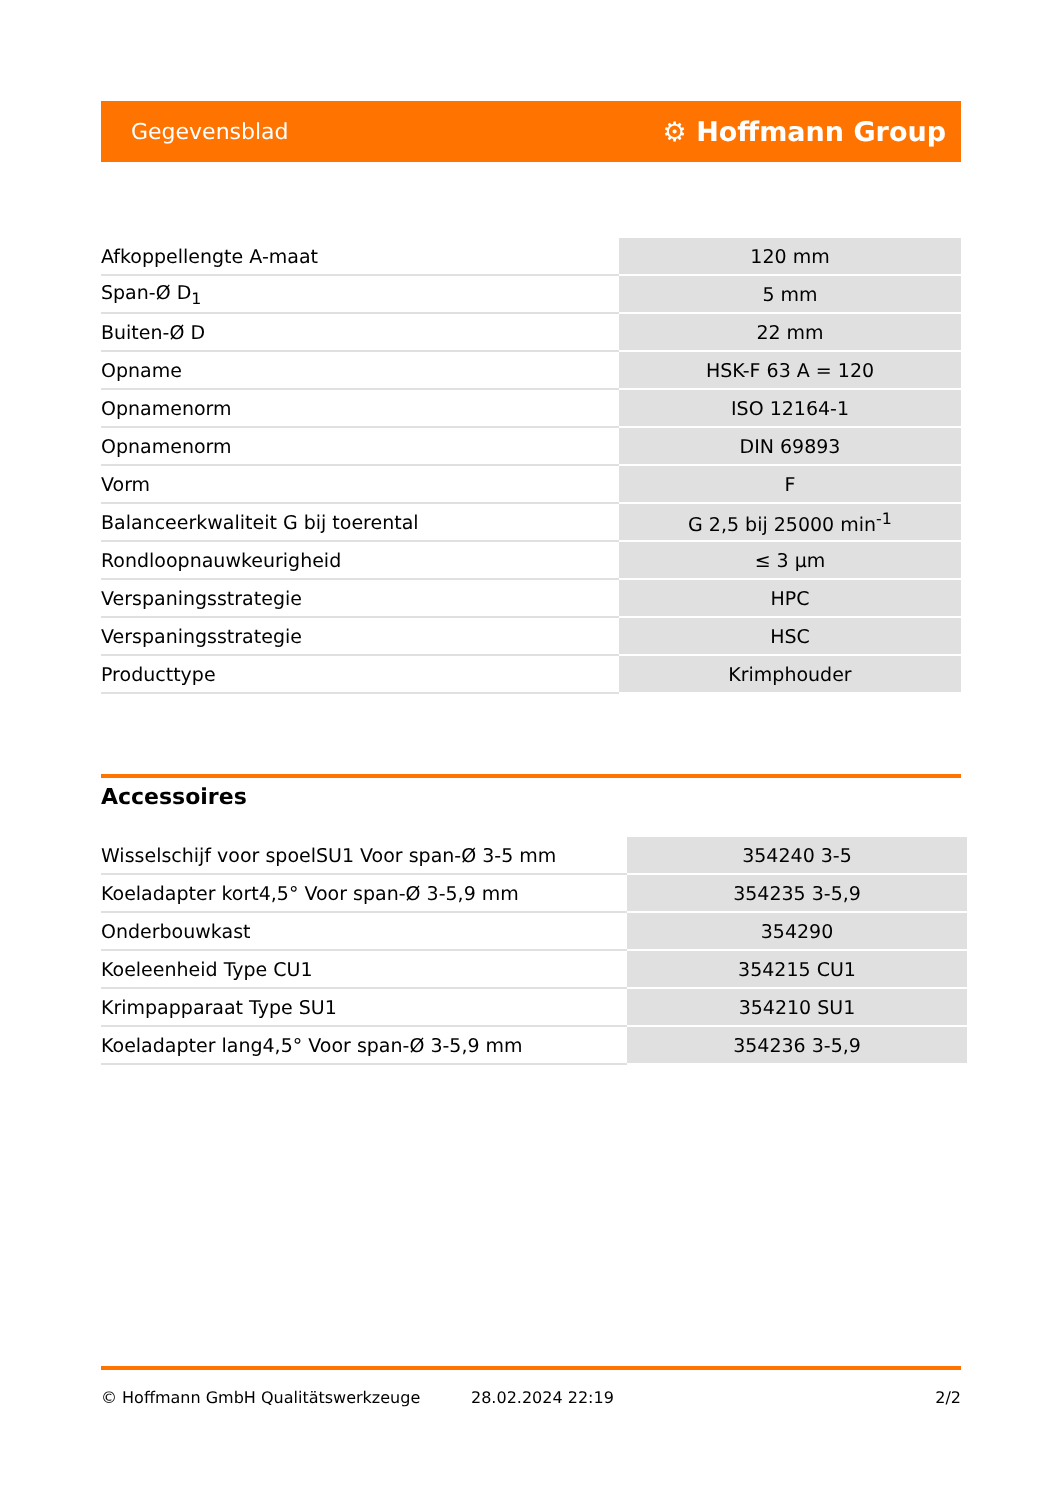Gegevensblad ⚙ Hoffmann Group
| Afkoppellengte A-maat | 120 mm |
| Span-Ø D<sub>1</sub> | 5 mm |
| Buiten-Ø D | 22 mm |
| Opname | HSK-F 63 A = 120 |
| Opnamenorm | ISO 12164-1 |
| Opnamenorm | DIN 69893 |
| Vorm | F |
| Balanceerkwaliteit G bij toerental | G 2,5 bij 25000 min<sup>-1</sup> |
| Rondloopnauwkeurigheid | ≤ 3 µm |
| Verspaningsstrategie | HPC |
| Verspaningsstrategie | HSC |
| Producttype | Krimphouder |
Accessoires
| Wisselschijf voor spoelSU1 Voor span-Ø 3-5 mm | 354240 3-5 |
| Koeladapter kort4,5° Voor span-Ø 3-5,9 mm | 354235 3-5,9 |
| Onderbouwkast | 354290 |
| Koeleenheid Type CU1 | 354215 CU1 |
| Krimpapparaat Type SU1 | 354210 SU1 |
| Koeladapter lang4,5° Voor span-Ø 3-5,9 mm | 354236 3-5,9 |
© Hoffmann GmbH Qualitätswerkzeuge 28.02.2024 22:19 2/2